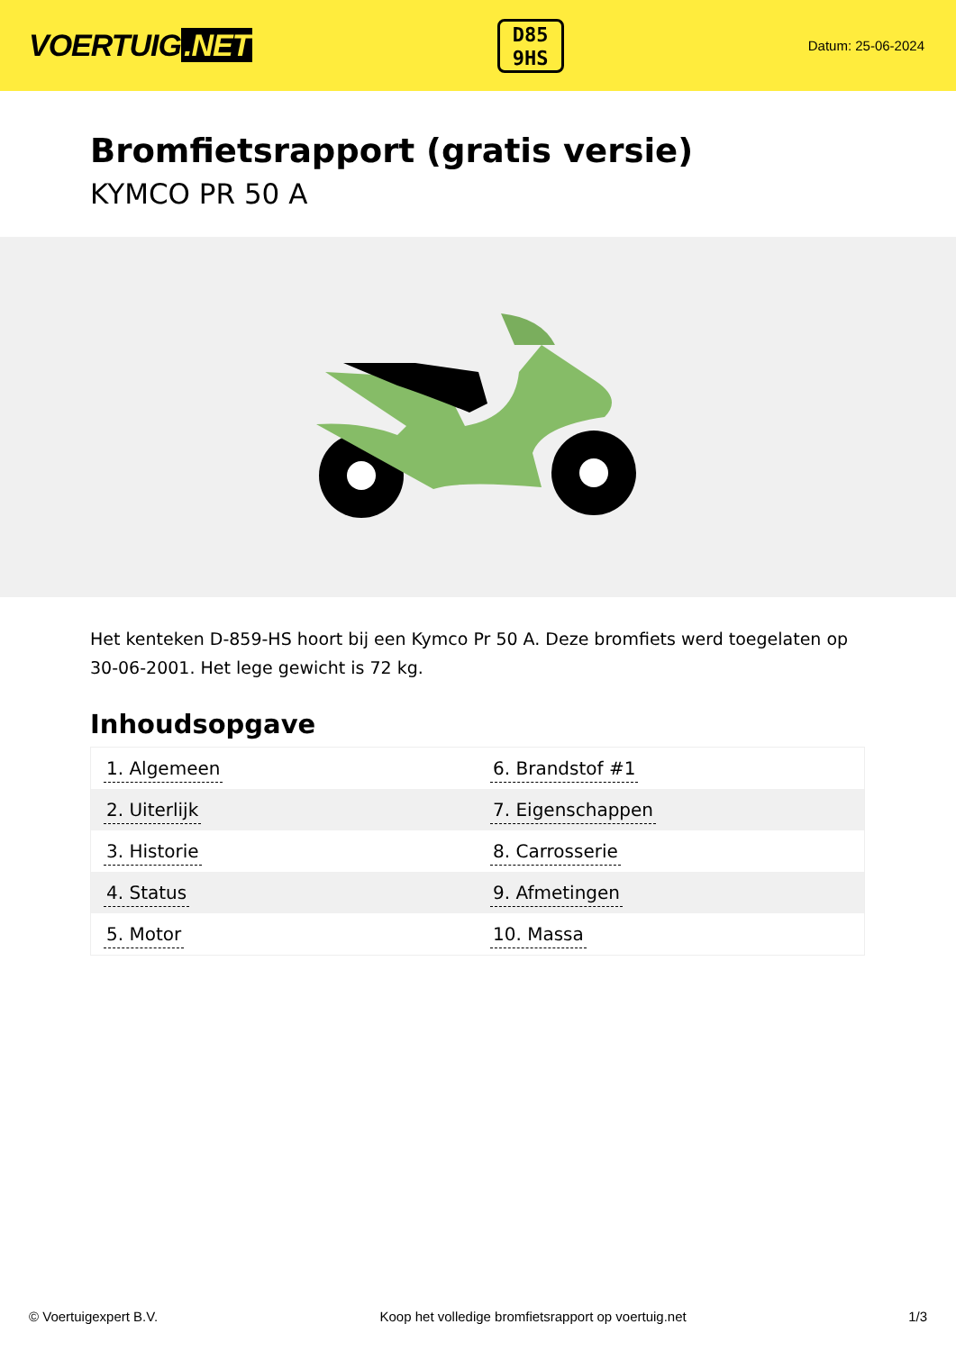VOERTUIG.NET
D85
9HS
Datum: 25-06-2024
Bromfietsrapport (gratis versie)
KYMCO PR 50 A
Het kenteken D-859-HS hoort bij een Kymco Pr 50 A. Deze bromfiets werd toegelaten op 30-06-2001. Het lege gewicht is 72 kg.
Inhoudsopgave
| 1. Algemeen | 6. Brandstof #1 |
| 2. Uiterlijk | 7. Eigenschappen |
| 3. Historie | 8. Carrosserie |
| 4. Status | 9. Afmetingen |
| 5. Motor | 10. Massa |
© Voertuigexpert B.V. Koop het volledige bromfietsrapport op voertuig.net 1/3